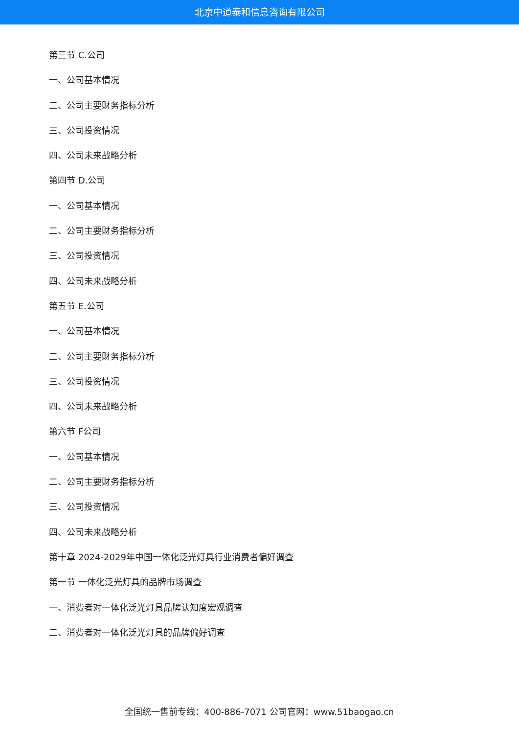北京中道泰和信息咨询有限公司
第三节 C.公司
一、公司基本情况
二、公司主要财务指标分析
三、公司投资情况
四、公司未来战略分析
第四节 D.公司
一、公司基本情况
二、公司主要财务指标分析
三、公司投资情况
四、公司未来战略分析
第五节 E.公司
一、公司基本情况
二、公司主要财务指标分析
三、公司投资情况
四、公司未来战略分析
第六节 F公司
一、公司基本情况
二、公司主要财务指标分析
三、公司投资情况
四、公司未来战略分析
第十章 2024-2029年中国一体化泛光灯具行业消费者偏好调查
第一节 一体化泛光灯具的品牌市场调查
一、消费者对一体化泛光灯具品牌认知度宏观调查
二、消费者对一体化泛光灯具的品牌偏好调查
全国统一售前专线：400-886-7071 公司官网：www.51baogao.cn